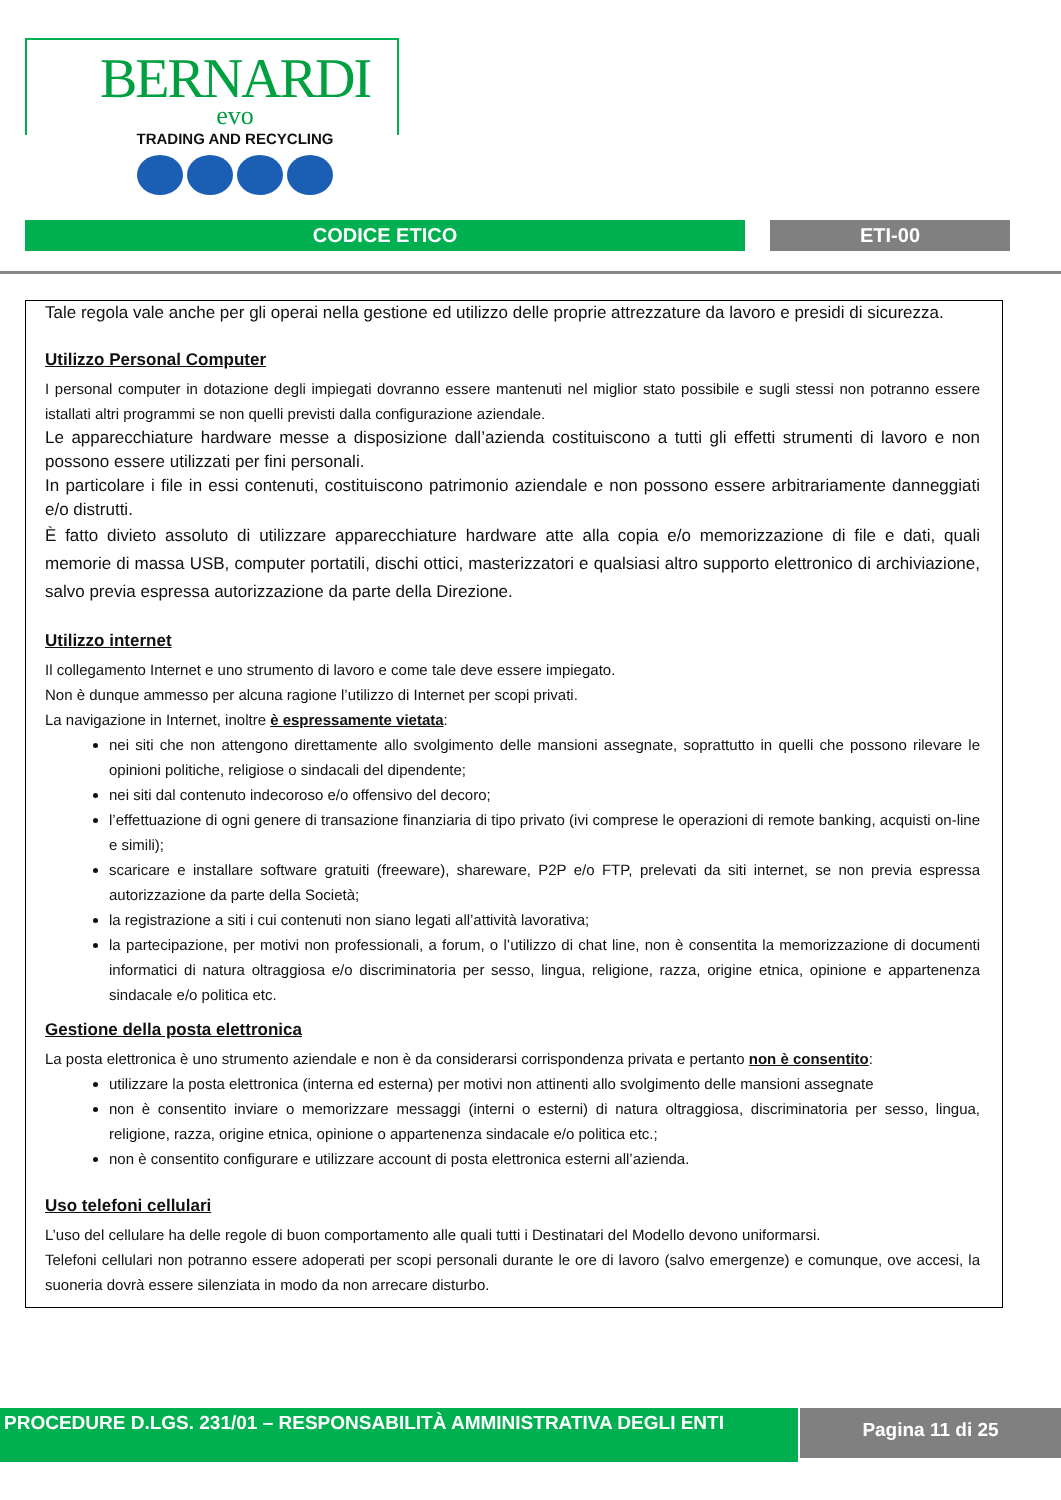BERNARDI
evo
TRADING AND RECYCLING
CODICE ETICO ETI-00
Tale regola vale anche per gli operai nella gestione ed utilizzo delle proprie attrezzature da lavoro e presidi di sicurezza.
Utilizzo Personal Computer
I personal computer in dotazione degli impiegati dovranno essere mantenuti nel miglior stato possibile e sugli stessi non potranno essere istallati altri programmi se non quelli previsti dalla configurazione aziendale.
Le apparecchiature hardware messe a disposizione dall’azienda costituiscono a tutti gli effetti strumenti di lavoro e non possono essere utilizzati per fini personali.
In particolare i file in essi contenuti, costituiscono patrimonio aziendale e non possono essere arbitrariamente danneggiati e/o distrutti.
È fatto divieto assoluto di utilizzare apparecchiature hardware atte alla copia e/o memorizzazione di file e dati, quali memorie di massa USB, computer portatili, dischi ottici, masterizzatori e qualsiasi altro supporto elettronico di archiviazione, salvo previa espressa autorizzazione da parte della Direzione.
Utilizzo internet
Il collegamento Internet e uno strumento di lavoro e come tale deve essere impiegato.
Non è dunque ammesso per alcuna ragione l’utilizzo di Internet per scopi privati.
La navigazione in Internet, inoltre è espressamente vietata:
nei siti che non attengono direttamente allo svolgimento delle mansioni assegnate, soprattutto in quelli che possono rilevare le opinioni politiche, religiose o sindacali del dipendente;
nei siti dal contenuto indecoroso e/o offensivo del decoro;
l’effettuazione di ogni genere di transazione finanziaria di tipo privato (ivi comprese le operazioni di remote banking, acquisti on-line e simili);
scaricare e installare software gratuiti (freeware), shareware, P2P e/o FTP, prelevati da siti internet, se non previa espressa autorizzazione da parte della Società;
la registrazione a siti i cui contenuti non siano legati all’attività lavorativa;
la partecipazione, per motivi non professionali, a forum, o l’utilizzo di chat line, non è consentita la memorizzazione di documenti informatici di natura oltraggiosa e/o discriminatoria per sesso, lingua, religione, razza, origine etnica, opinione e appartenenza sindacale e/o politica etc.
Gestione della posta elettronica
La posta elettronica è uno strumento aziendale e non è da considerarsi corrispondenza privata e pertanto non è consentito:
utilizzare la posta elettronica (interna ed esterna) per motivi non attinenti allo svolgimento delle mansioni assegnate
non è consentito inviare o memorizzare messaggi (interni o esterni) di natura oltraggiosa, discriminatoria per sesso, lingua, religione, razza, origine etnica, opinione o appartenenza sindacale e/o politica etc.;
non è consentito configurare e utilizzare account di posta elettronica esterni all’azienda.
Uso telefoni cellulari
L’uso del cellulare ha delle regole di buon comportamento alle quali tutti i Destinatari del Modello devono uniformarsi.
Telefoni cellulari non potranno essere adoperati per scopi personali durante le ore di lavoro (salvo emergenze) e comunque, ove accesi, la suoneria dovrà essere silenziata in modo da non arrecare disturbo.
PROCEDURE D.LGS. 231/01 – RESPONSABILITÀ AMMINISTRATIVA DEGLI ENTI Pagina 11 di 25